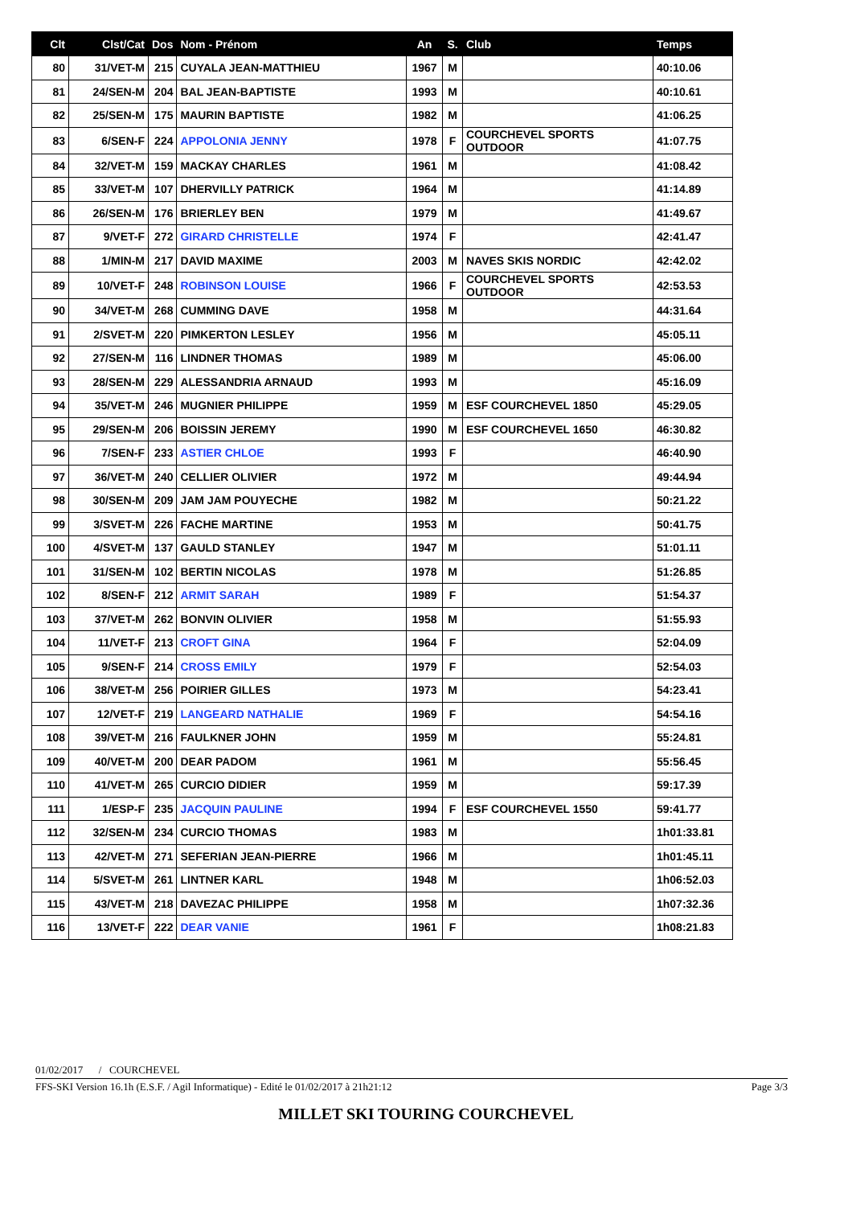| Clt | Clst/Cat | Dos | Nom - Prénom | An | S. | Club | Temps |
| --- | --- | --- | --- | --- | --- | --- | --- |
| 80 | 31/VET-M | 215 | CUYALA JEAN-MATTHIEU | 1967 | M | | 40:10.06 |
| 81 | 24/SEN-M | 204 | BAL JEAN-BAPTISTE | 1993 | M | | 40:10.61 |
| 82 | 25/SEN-M | 175 | MAURIN BAPTISTE | 1982 | M | | 41:06.25 |
| 83 | 6/SEN-F | 224 | APPOLONIA JENNY | 1978 | F | COURCHEVEL SPORTS OUTDOOR | 41:07.75 |
| 84 | 32/VET-M | 159 | MACKAY CHARLES | 1961 | M | | 41:08.42 |
| 85 | 33/VET-M | 107 | DHERVILLY PATRICK | 1964 | M | | 41:14.89 |
| 86 | 26/SEN-M | 176 | BRIERLEY BEN | 1979 | M | | 41:49.67 |
| 87 | 9/VET-F | 272 | GIRARD CHRISTELLE | 1974 | F | | 42:41.47 |
| 88 | 1/MIN-M | 217 | DAVID MAXIME | 2003 | M | NAVES SKIS NORDIC | 42:42.02 |
| 89 | 10/VET-F | 248 | ROBINSON LOUISE | 1966 | F | COURCHEVEL SPORTS OUTDOOR | 42:53.53 |
| 90 | 34/VET-M | 268 | CUMMING DAVE | 1958 | M | | 44:31.64 |
| 91 | 2/SVET-M | 220 | PIMKERTON LESLEY | 1956 | M | | 45:05.11 |
| 92 | 27/SEN-M | 116 | LINDNER THOMAS | 1989 | M | | 45:06.00 |
| 93 | 28/SEN-M | 229 | ALESSANDRIA ARNAUD | 1993 | M | | 45:16.09 |
| 94 | 35/VET-M | 246 | MUGNIER PHILIPPE | 1959 | M | ESF COURCHEVEL 1850 | 45:29.05 |
| 95 | 29/SEN-M | 206 | BOISSIN JEREMY | 1990 | M | ESF COURCHEVEL 1650 | 46:30.82 |
| 96 | 7/SEN-F | 233 | ASTIER CHLOE | 1993 | F | | 46:40.90 |
| 97 | 36/VET-M | 240 | CELLIER OLIVIER | 1972 | M | | 49:44.94 |
| 98 | 30/SEN-M | 209 | JAM JAM POUYECHE | 1982 | M | | 50:21.22 |
| 99 | 3/SVET-M | 226 | FACHE MARTINE | 1953 | M | | 50:41.75 |
| 100 | 4/SVET-M | 137 | GAULD STANLEY | 1947 | M | | 51:01.11 |
| 101 | 31/SEN-M | 102 | BERTIN NICOLAS | 1978 | M | | 51:26.85 |
| 102 | 8/SEN-F | 212 | ARMIT SARAH | 1989 | F | | 51:54.37 |
| 103 | 37/VET-M | 262 | BONVIN OLIVIER | 1958 | M | | 51:55.93 |
| 104 | 11/VET-F | 213 | CROFT GINA | 1964 | F | | 52:04.09 |
| 105 | 9/SEN-F | 214 | CROSS EMILY | 1979 | F | | 52:54.03 |
| 106 | 38/VET-M | 256 | POIRIER GILLES | 1973 | M | | 54:23.41 |
| 107 | 12/VET-F | 219 | LANGEARD NATHALIE | 1969 | F | | 54:54.16 |
| 108 | 39/VET-M | 216 | FAULKNER JOHN | 1959 | M | | 55:24.81 |
| 109 | 40/VET-M | 200 | DEAR PADOM | 1961 | M | | 55:56.45 |
| 110 | 41/VET-M | 265 | CURCIO DIDIER | 1959 | M | | 59:17.39 |
| 111 | 1/ESP-F | 235 | JACQUIN PAULINE | 1994 | F | ESF COURCHEVEL 1550 | 59:41.77 |
| 112 | 32/SEN-M | 234 | CURCIO THOMAS | 1983 | M | | 1h01:33.81 |
| 113 | 42/VET-M | 271 | SEFERIAN JEAN-PIERRE | 1966 | M | | 1h01:45.11 |
| 114 | 5/SVET-M | 261 | LINTNER KARL | 1948 | M | | 1h06:52.03 |
| 115 | 43/VET-M | 218 | DAVEZAC PHILIPPE | 1958 | M | | 1h07:32.36 |
| 116 | 13/VET-F | 222 | DEAR VANIE | 1961 | F | | 1h08:21.83 |
01/02/2017 / COURCHEVEL
FFS-SKI Version 16.1h (E.S.F. / Agil Informatique) - Edité le 01/02/2017 à 21h21:12 Page 3/3
MILLET SKI TOURING COURCHEVEL